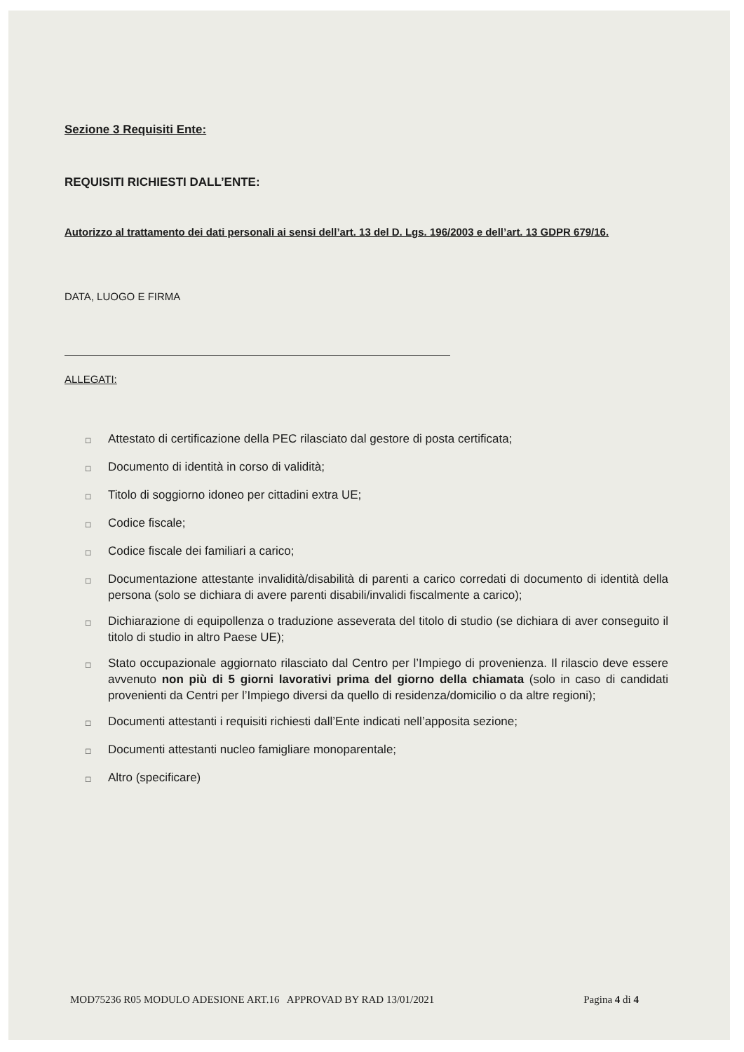Sezione 3 Requisiti Ente:
REQUISITI RICHIESTI DALL’ENTE:
Autorizzo al trattamento dei dati personali ai sensi dell’art. 13 del D. Lgs. 196/2003 e dell’art. 13 GDPR 679/16.
DATA, LUOGO E FIRMA
ALLEGATI:
□ Attestato di certificazione della PEC rilasciato dal gestore di posta certificata;
□ Documento di identità in corso di validità;
□ Titolo di soggiorno idoneo per cittadini extra UE;
□ Codice fiscale;
□ Codice fiscale dei familiari a carico;
□ Documentazione attestante invalidità/disabilità di parenti a carico corredati di documento di identità della persona (solo se dichiara di avere parenti disabili/invalidi fiscalmente a carico);
□ Dichiarazione di equipollenza o traduzione asseverata del titolo di studio (se dichiara di aver conseguito il titolo di studio in altro Paese UE);
□ Stato occupazionale aggiornato rilasciato dal Centro per l’Impiego di provenienza. Il rilascio deve essere avvenuto non più di 5 giorni lavorativi prima del giorno della chiamata (solo in caso di candidati provenienti da Centri per l’Impiego diversi da quello di residenza/domicilio o da altre regioni);
□ Documenti attestanti i requisiti richiesti dall’Ente indicati nell’apposita sezione;
□ Documenti attestanti nucleo famigliare monoparentale;
□ Altro (specificare)
MOD75236 R05 MODULO ADESIONE ART.16 APPROVAD BY RAD 13/01/2021 Pagina 4 di 4